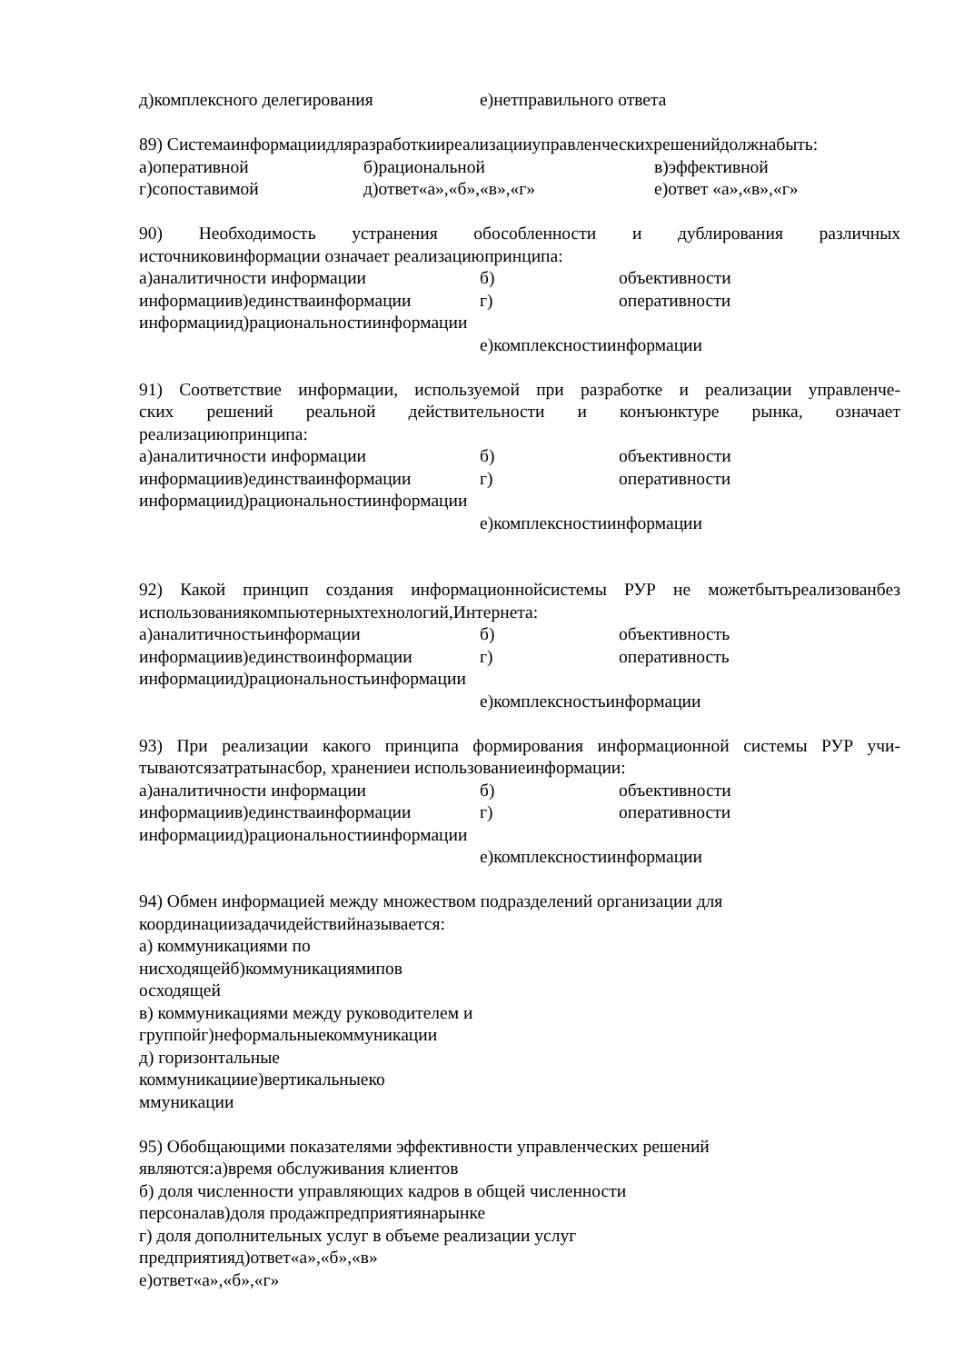д)комплексного делегирования е)нетправильного ответа
89) Системаинформациидляразработкииреализацииуправленческихрешенийдолжнабыть:
а)оперативной б)рациональной в)эффективной
г)сопоставимой д)ответ«а»,«б»,«в»,«г» е)ответ «а»,«в»,«г»
90) Необходимость устранения обособленности и дублирования различных
источниковинформации означает реализациюпринципа:
а)аналитичности информации б) объективности
информациив)единстваинформации г) оперативности
информациид)рациональностиинформации
е)комплексностиинформации
91) Соответствие информации, используемой при разработке и реализации управленче-
ских решений реальной действительности и конъюнктуре рынка, означает
реализациюпринципа:
а)аналитичности информации б) объективности
информациив)единстваинформации г) оперативности
информациид)рациональностиинформации
е)комплексностиинформации
92) Какой принцип создания информационнойсистемы РУР не можетбытьреализованбез
использованиякомпьютерныхтехнологий,Интернета:
а)аналитичностьинформации б) объективность
информациив)единствоинформации г) оперативность
информациид)рациональностьинформации
е)комплексностьинформации
93) При реализации какого принципа формирования информационной системы РУР учи-
тываютсязатратынасбор, хранениеи использованиеинформации:
а)аналитичности информации б) объективности
информациив)единстваинформации г) оперативности
информациид)рациональностиинформации
е)комплексностиинформации
94) Обмен информацией между множеством подразделений организации для
координациизадачидействийназывается:
а) коммуникациями по
нисходящейб)коммуникациямипов
осходящей
в) коммуникациями между руководителем и
группойг)неформальныекоммуникации
д) горизонтальные
коммуникациие)вертикальныеко
ммуникации
95) Обобщающими показателями эффективности управленческих решений
являются:а)время обслуживания клиентов
б) доля численности управляющих кадров в общей численности
персоналав)доля продажпредприятиянарынке
г) доля дополнительных услуг в объеме реализации услуг
предприятияд)ответ«а»,«б»,«в»
е)ответ«а»,«б»,«г»